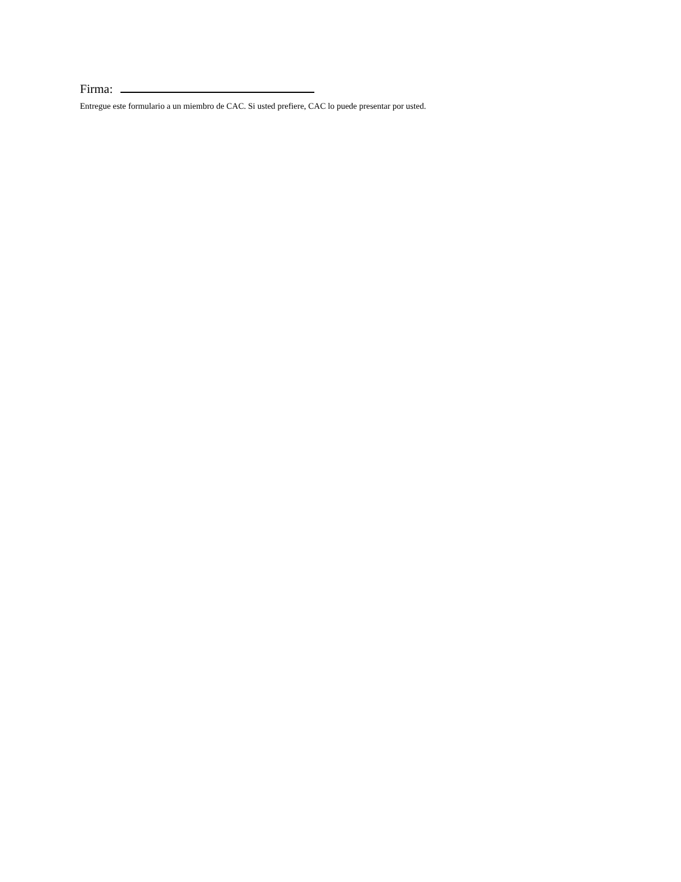Firma:
Entregue este formulario a un miembro de CAC. Si usted prefiere, CAC lo puede presentar por usted.